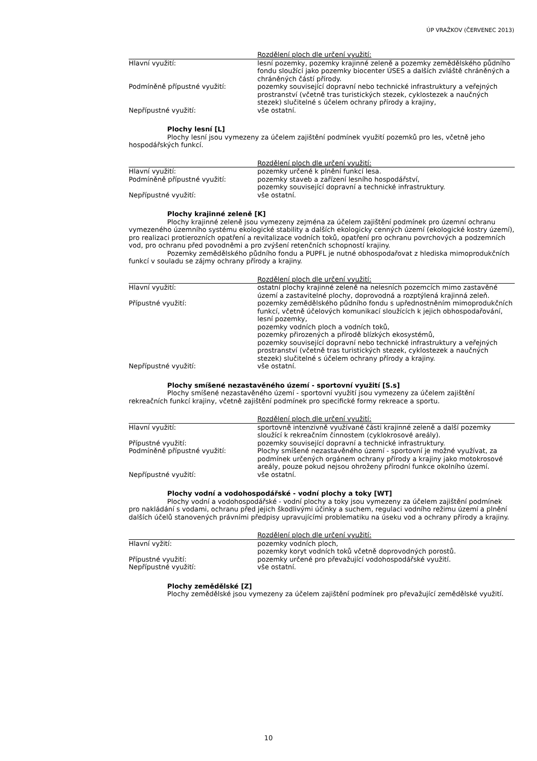ÚP VRAŽKOV (ČERVENEC 2013)
| | Rozdělení ploch dle určení využití: |
| --- | --- |
| Hlavní využití: | lesní pozemky, pozemky krajinné zeleně a pozemky zemědělského půdního fondu sloužící jako pozemky biocenter ÚSES a dalších zvláště chráněných a chráněných částí přírody. |
| Podmíněně přípustné využití: | pozemky související dopravní nebo technické infrastruktury a veřejných prostranství (včetně tras turistických stezek, cyklostezek a naučných stezek) slučitelné s účelem ochrany přírody a krajiny, |
| Nepřípustné využití: | vše ostatní. |
Plochy lesní [L]
Plochy lesní jsou vymezeny za účelem zajištění podmínek využití pozemků pro les, včetně jeho hospodářských funkcí.
| | Rozdělení ploch dle určení využití: |
| --- | --- |
| Hlavní využití: | pozemky určené k plnění funkcí lesa. |
| Podmíněně přípustné využití: | pozemky staveb a zařízení lesního hospodářství, pozemky související dopravní a technické infrastruktury. |
| Nepřípustné využití: | vše ostatní. |
Plochy krajinné zeleně [K]
Plochy krajinné zeleně jsou vymezeny zejména za účelem zajištění podmínek pro územní ochranu vymezeného územního systému ekologické stability a dalších ekologicky cenných území (ekologické kostry území), pro realizaci protierozních opatření a revitalizace vodních toků, opatření pro ochranu povrchových a podzemních vod, pro ochranu před povodněmi a pro zvýšení retenčních schopností krajiny.
Pozemky zemědělského půdního fondu a PUPFL je nutné obhospodařovat z hlediska mimoprodukčních funkcí v souladu se zájmy ochrany přírody a krajiny.
| | Rozdělení ploch dle určení využití: |
| --- | --- |
| Hlavní využití: | ostatní plochy krajinné zeleně na nelesních pozemcích mimo zastavěné území a zastavitelné plochy, doprovodná a rozptýlená krajinná zeleň. |
| Přípustné využití: | pozemky zemědělského půdního fondu s upřednostněním mimoprodukčních funkcí, včetně účelových komunikací sloužících k jejich obhospodařování, lesní pozemky, pozemky vodních ploch a vodních toků, pozemky přirozených a přírodě blízkých ekosystémů, pozemky související dopravní nebo technické infrastruktury a veřejných prostranství (včetně tras turistických stezek, cyklostezek a naučných stezek) slučitelné s účelem ochrany přírody a krajiny. |
| Nepřípustné využití: | vše ostatní. |
Plochy smíšené nezastavěného území - sportovní využití [S.s]
Plochy smíšené nezastavěného území - sportovní využití jsou vymezeny za účelem zajištění rekreačních funkcí krajiny, včetně zajištění podmínek pro specifické formy rekreace a sportu.
| | Rozdělení ploch dle určení využití: |
| --- | --- |
| Hlavní využití: | sportovně intenzivně využívané části krajinné zeleně a další pozemky sloužící k rekreačním činnostem (cyklokrosové areály). |
| Přípustné využití: | pozemky související dopravní a technické infrastruktury. |
| Podmíněně přípustné využití: | Plochy smíšené nezastavěného území - sportovní je možné využívat, za podmínek určených orgánem ochrany přírody a krajiny jako motokrosové areály, pouze pokud nejsou ohroženy přírodní funkce okolního území. |
| Nepřípustné využití: | vše ostatní. |
Plochy vodní a vodohospodářské - vodní plochy a toky [WT]
Plochy vodní a vodohospodářské - vodní plochy a toky jsou vymezeny za účelem zajištění podmínek pro nakládání s vodami, ochranu před jejich škodlivými účinky a suchem, regulaci vodního režimu území a plnění dalších účelů stanovených právními předpisy upravujícími problematiku na úseku vod a ochrany přírody a krajiny.
| | Rozdělení ploch dle určení využití: |
| --- | --- |
| Hlavní vyžití: | pozemky vodních ploch, pozemky koryt vodních toků včetně doprovodných porostů. |
| Přípustné využití: | pozemky určené pro převažující vodohospodářské využití. |
| Nepřípustné využití: | vše ostatní. |
Plochy zemědělské [Z]
Plochy zemědělské jsou vymezeny za účelem zajištění podmínek pro převažující zemědělské využití.
10